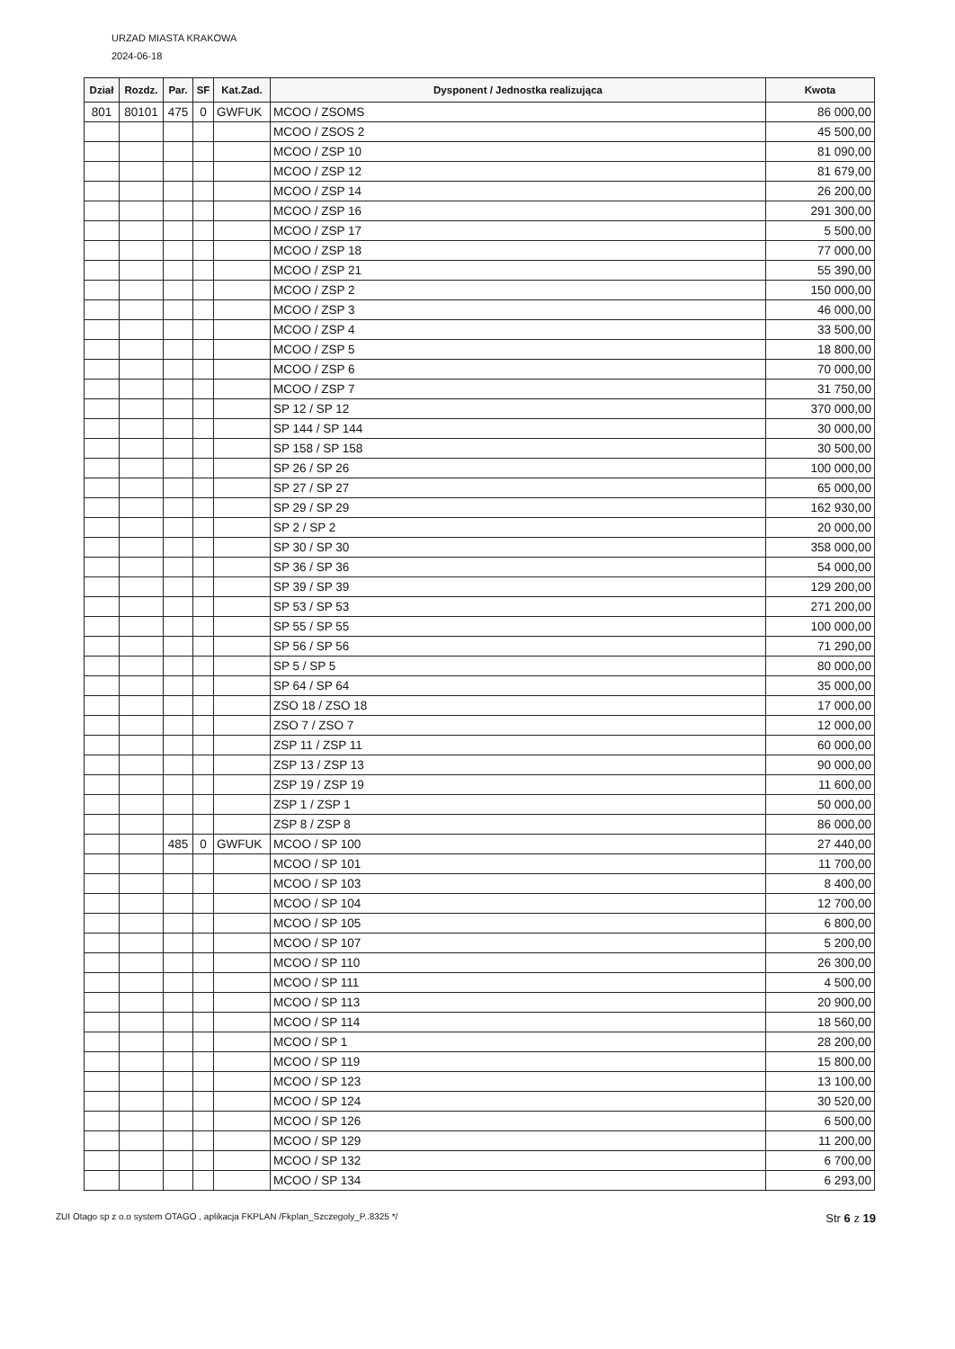URZAD MIASTA KRAKOWA
2024-06-18
| Dział | Rozdz. | Par. | SF | Kat.Zad. | Dysponent / Jednostka realizująca | Kwota |
| --- | --- | --- | --- | --- | --- | --- |
| 801 | 80101 | 475 | 0 | GWFUK | MCOO / ZSOMS | 86 000,00 |
| | | | | | MCOO / ZSOS 2 | 45 500,00 |
| | | | | | MCOO / ZSP 10 | 81 090,00 |
| | | | | | MCOO / ZSP 12 | 81 679,00 |
| | | | | | MCOO / ZSP 14 | 26 200,00 |
| | | | | | MCOO / ZSP 16 | 291 300,00 |
| | | | | | MCOO / ZSP 17 | 5 500,00 |
| | | | | | MCOO / ZSP 18 | 77 000,00 |
| | | | | | MCOO / ZSP 21 | 55 390,00 |
| | | | | | MCOO / ZSP 2 | 150 000,00 |
| | | | | | MCOO / ZSP 3 | 46 000,00 |
| | | | | | MCOO / ZSP 4 | 33 500,00 |
| | | | | | MCOO / ZSP 5 | 18 800,00 |
| | | | | | MCOO / ZSP 6 | 70 000,00 |
| | | | | | MCOO / ZSP 7 | 31 750,00 |
| | | | | | SP 12 / SP 12 | 370 000,00 |
| | | | | | SP 144 / SP 144 | 30 000,00 |
| | | | | | SP 158 / SP 158 | 30 500,00 |
| | | | | | SP 26 / SP 26 | 100 000,00 |
| | | | | | SP 27 / SP 27 | 65 000,00 |
| | | | | | SP 29 / SP 29 | 162 930,00 |
| | | | | | SP 2 / SP 2 | 20 000,00 |
| | | | | | SP 30 / SP 30 | 358 000,00 |
| | | | | | SP 36 / SP 36 | 54 000,00 |
| | | | | | SP 39 / SP 39 | 129 200,00 |
| | | | | | SP 53 / SP 53 | 271 200,00 |
| | | | | | SP 55 / SP 55 | 100 000,00 |
| | | | | | SP 56 / SP 56 | 71 290,00 |
| | | | | | SP 5 / SP 5 | 80 000,00 |
| | | | | | SP 64 / SP 64 | 35 000,00 |
| | | | | | ZSO 18 / ZSO 18 | 17 000,00 |
| | | | | | ZSO 7 / ZSO 7 | 12 000,00 |
| | | | | | ZSP 11 / ZSP 11 | 60 000,00 |
| | | | | | ZSP 13 / ZSP 13 | 90 000,00 |
| | | | | | ZSP 19 / ZSP 19 | 11 600,00 |
| | | | | | ZSP 1 / ZSP 1 | 50 000,00 |
| | | | | | ZSP 8 / ZSP 8 | 86 000,00 |
| | | 485 | 0 | GWFUK | MCOO / SP 100 | 27 440,00 |
| | | | | | MCOO / SP 101 | 11 700,00 |
| | | | | | MCOO / SP 103 | 8 400,00 |
| | | | | | MCOO / SP 104 | 12 700,00 |
| | | | | | MCOO / SP 105 | 6 800,00 |
| | | | | | MCOO / SP 107 | 5 200,00 |
| | | | | | MCOO / SP 110 | 26 300,00 |
| | | | | | MCOO / SP 111 | 4 500,00 |
| | | | | | MCOO / SP 113 | 20 900,00 |
| | | | | | MCOO / SP 114 | 18 560,00 |
| | | | | | MCOO / SP 1 | 28 200,00 |
| | | | | | MCOO / SP 119 | 15 800,00 |
| | | | | | MCOO / SP 123 | 13 100,00 |
| | | | | | MCOO / SP 124 | 30 520,00 |
| | | | | | MCOO / SP 126 | 6 500,00 |
| | | | | | MCOO / SP 129 | 11 200,00 |
| | | | | | MCOO / SP 132 | 6 700,00 |
| | | | | | MCOO / SP 134 | 6 293,00 |
ZUI Otago sp z o.o system OTAGO , aplikacja FKPLAN /Fkplan_Szczegoly_P..8325 */ Str 6 z 19